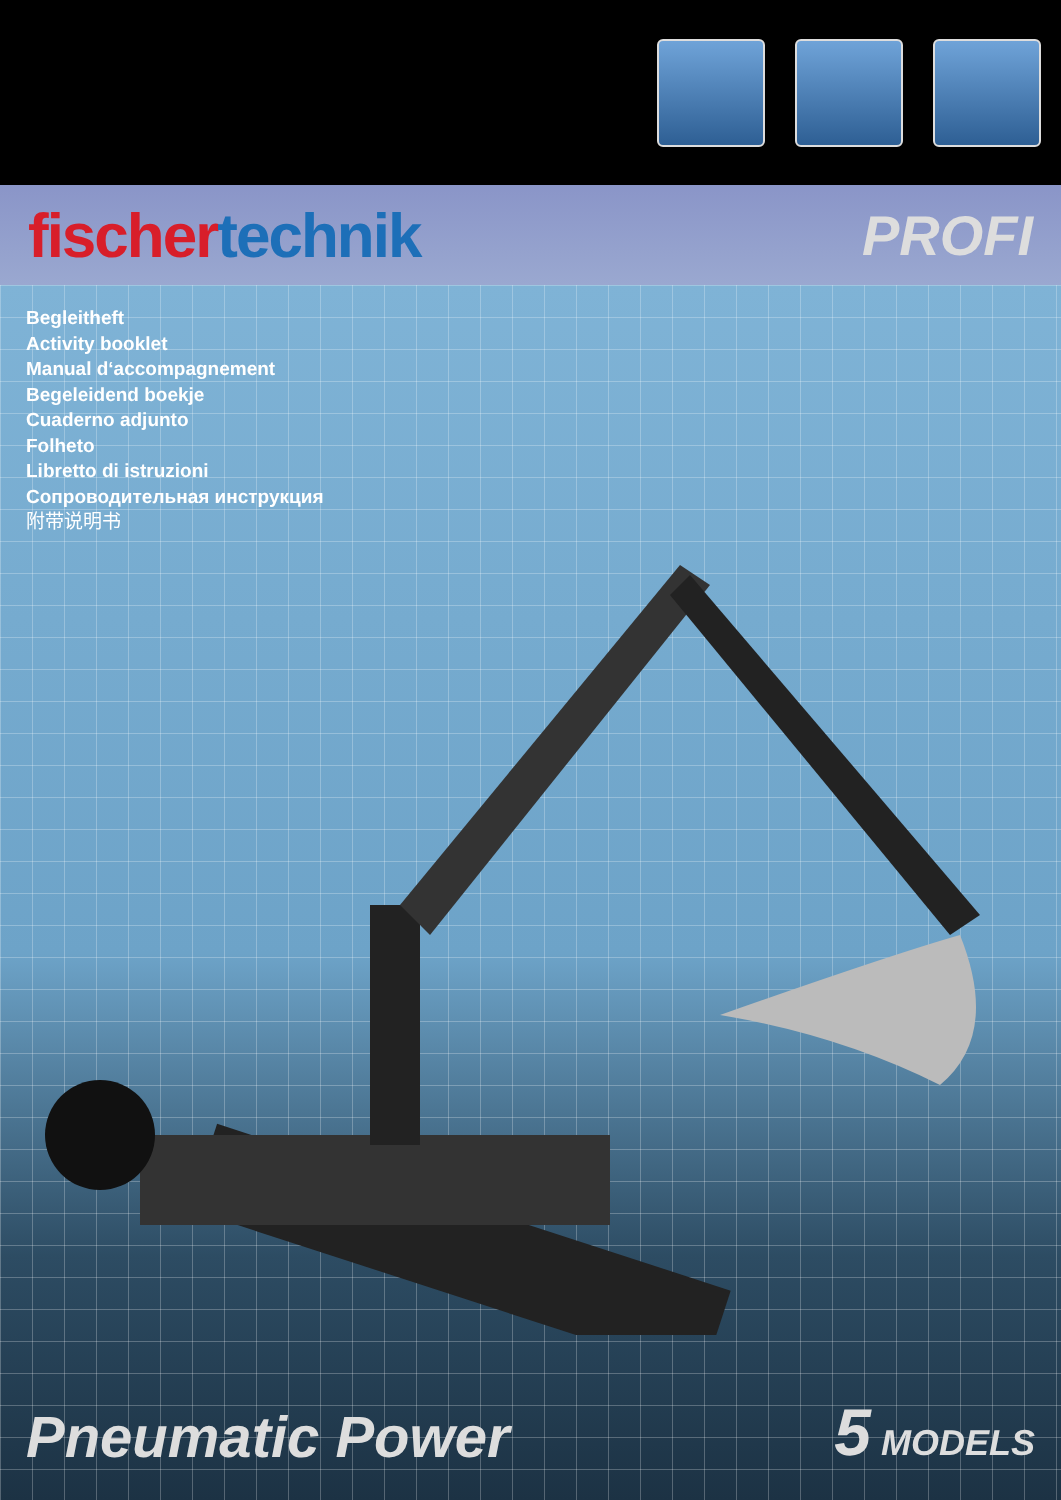fischer technik PROFI
Begleitheft
Activity booklet
Manual d‘accompagnement
Begeleidend boekje
Cuaderno adjunto
Folheto
Libretto di istruzioni
Сопроводительная инструкция
附带说明书
Pneumatic Power
5 MODELS